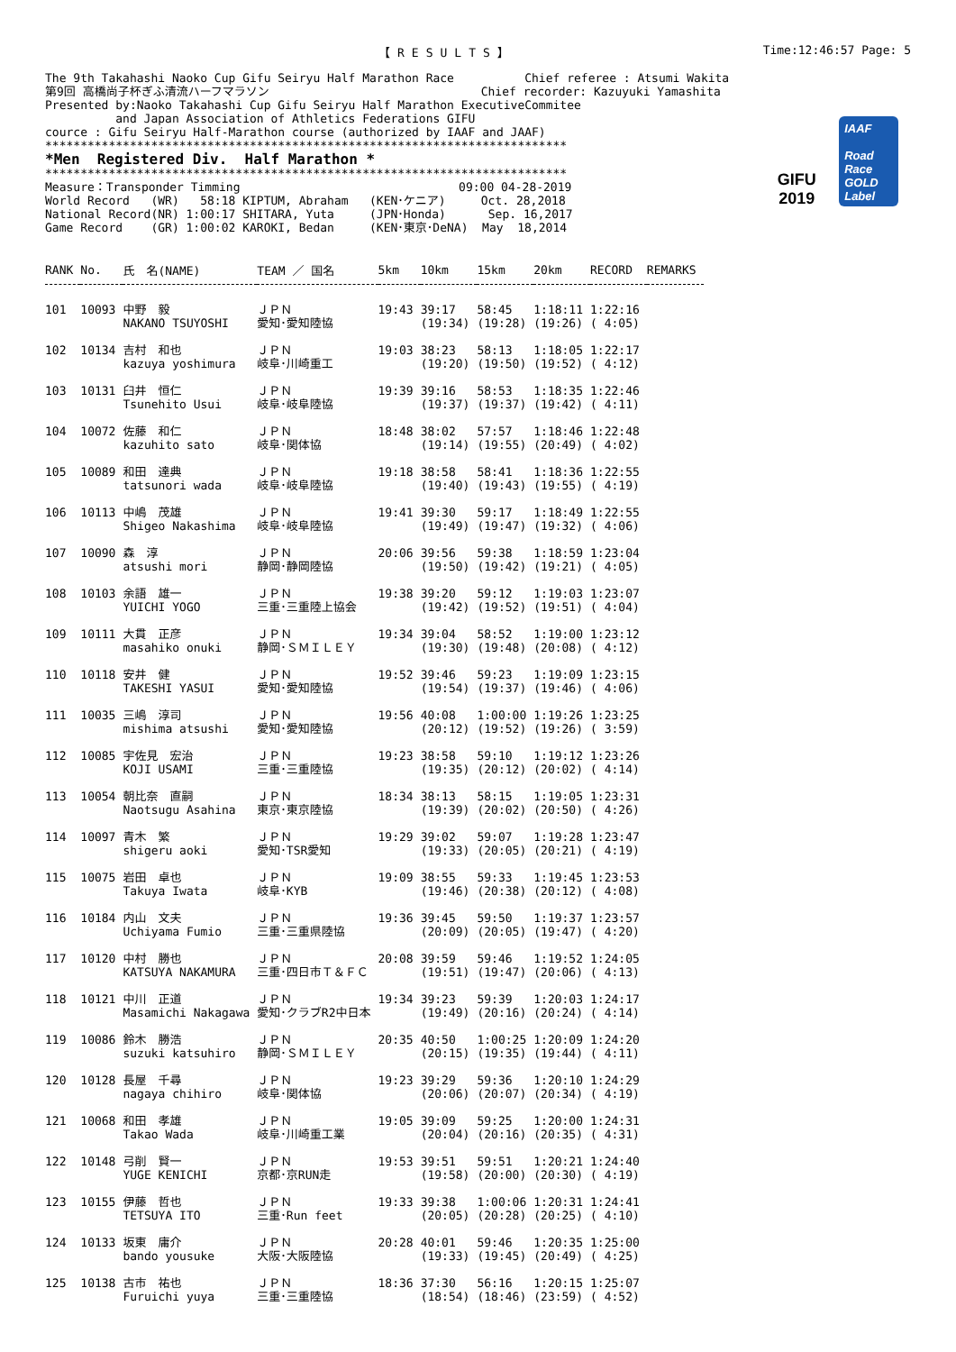【RESULTS】 Time:12:46:57 Page: 5
The 9th Takahashi Naoko Cup Gifu Seiryu Half Marathon Race          Chief referee : Atsumi Wakita
第9回 高橋尚子杯ぎふ清流ハーフマラソン                              Chief recorder: Kazuyuki Yamashita
Presented by:Naoko Takahashi Cup Gifu Seiryu Half Marathon ExecutiveCommitee
          and Japan Association of Athletics Federations GIFU
cource : Gifu Seiryu Half-Marathon course (authorized by IAAF and JAAF)
**************************************************************************
*Men  Registered Div.  Half Marathon *
**************************************************************************
Measure：Transponder Timming                               09:00 04-28-2019
World Record   (WR)   58:18 KIPTUM, Abraham   (KEN･ケニア)     Oct. 28,2018
National Record(NR) 1:00:17 SHITARA, Yuta     (JPN･Honda)      Sep. 16,2017
Game Record    (GR) 1:00:02 KAROKI, Bedan     (KEN･東京･DeNA)  May  18,2014
GIFU
2019
IAAF
Road Race GOLD Label
| RANK | No. | 氏 名(NAME) | TEAM ／ 国名 | 5km | 10km | 15km | 20km | RECORD | REMARKS |
| --- | --- | --- | --- | --- | --- | --- | --- | --- | --- |
| 101 | 10093 | 中野 毅 | ＪＰＮ | 19:43 | 39:17 | 58:45 | 1:18:11 | 1:22:16 | |
| | | NAKANO TSUYOSHI | 愛知･愛知陸協 | | (19:34) | (19:28) | (19:26) | ( 4:05) | |
| 102 | 10134 | 吉村 和也 | ＪＰＮ | 19:03 | 38:23 | 58:13 | 1:18:05 | 1:22:17 | |
| | | kazuya yoshimura | 岐阜･川崎重工 | | (19:20) | (19:50) | (19:52) | ( 4:12) | |
| 103 | 10131 | 臼井 恒仁 | ＪＰＮ | 19:39 | 39:16 | 58:53 | 1:18:35 | 1:22:46 | |
| | | Tsunehito Usui | 岐阜･岐阜陸協 | | (19:37) | (19:37) | (19:42) | ( 4:11) | |
| 104 | 10072 | 佐藤 和仁 | ＪＰＮ | 18:48 | 38:02 | 57:57 | 1:18:46 | 1:22:48 | |
| | | kazuhito sato | 岐阜･関体協 | | (19:14) | (19:55) | (20:49) | ( 4:02) | |
| 105 | 10089 | 和田 達典 | ＪＰＮ | 19:18 | 38:58 | 58:41 | 1:18:36 | 1:22:55 | |
| | | tatsunori wada | 岐阜･岐阜陸協 | | (19:40) | (19:43) | (19:55) | ( 4:19) | |
| 106 | 10113 | 中嶋 茂雄 | ＪＰＮ | 19:41 | 39:30 | 59:17 | 1:18:49 | 1:22:55 | |
| | | Shigeo Nakashima | 岐阜･岐阜陸協 | | (19:49) | (19:47) | (19:32) | ( 4:06) | |
| 107 | 10090 | 森 淳 | ＪＰＮ | 20:06 | 39:56 | 59:38 | 1:18:59 | 1:23:04 | |
| | | atsushi mori | 静岡･静岡陸協 | | (19:50) | (19:42) | (19:21) | ( 4:05) | |
| 108 | 10103 | 余語 雄一 | ＪＰＮ | 19:38 | 39:20 | 59:12 | 1:19:03 | 1:23:07 | |
| | | YUICHI YOGO | 三重･三重陸上協会 | | (19:42) | (19:52) | (19:51) | ( 4:04) | |
| 109 | 10111 | 大貫 正彦 | ＪＰＮ | 19:34 | 39:04 | 58:52 | 1:19:00 | 1:23:12 | |
| | | masahiko onuki | 静岡･ＳＭＩＬＥＹ | | (19:30) | (19:48) | (20:08) | ( 4:12) | |
| 110 | 10118 | 安井 健 | ＪＰＮ | 19:52 | 39:46 | 59:23 | 1:19:09 | 1:23:15 | |
| | | TAKESHI YASUI | 愛知･愛知陸協 | | (19:54) | (19:37) | (19:46) | ( 4:06) | |
| 111 | 10035 | 三嶋 淳司 | ＪＰＮ | 19:56 | 40:08 | 1:00:00 | 1:19:26 | 1:23:25 | |
| | | mishima atsushi | 愛知･愛知陸協 | | (20:12) | (19:52) | (19:26) | ( 3:59) | |
| 112 | 10085 | 宇佐見 宏治 | ＪＰＮ | 19:23 | 38:58 | 59:10 | 1:19:12 | 1:23:26 | |
| | | KOJI USAMI | 三重･三重陸協 | | (19:35) | (20:12) | (20:02) | ( 4:14) | |
| 113 | 10054 | 朝比奈 直嗣 | ＪＰＮ | 18:34 | 38:13 | 58:15 | 1:19:05 | 1:23:31 | |
| | | Naotsugu Asahina | 東京･東京陸協 | | (19:39) | (20:02) | (20:50) | ( 4:26) | |
| 114 | 10097 | 青木 繁 | ＪＰＮ | 19:29 | 39:02 | 59:07 | 1:19:28 | 1:23:47 | |
| | | shigeru aoki | 愛知･TSR愛知 | | (19:33) | (20:05) | (20:21) | ( 4:19) | |
| 115 | 10075 | 岩田 卓也 | ＪＰＮ | 19:09 | 38:55 | 59:33 | 1:19:45 | 1:23:53 | |
| | | Takuya Iwata | 岐阜･KYB | | (19:46) | (20:38) | (20:12) | ( 4:08) | |
| 116 | 10184 | 内山 文夫 | ＪＰＮ | 19:36 | 39:45 | 59:50 | 1:19:37 | 1:23:57 | |
| | | Uchiyama Fumio | 三重･三重県陸協 | | (20:09) | (20:05) | (19:47) | ( 4:20) | |
| 117 | 10120 | 中村 勝也 | ＪＰＮ | 20:08 | 39:59 | 59:46 | 1:19:52 | 1:24:05 | |
| | | KATSUYA NAKAMURA | 三重･四日市Ｔ＆ＦＣ | | (19:51) | (19:47) | (20:06) | ( 4:13) | |
| 118 | 10121 | 中川 正道 | ＪＰＮ | 19:34 | 39:23 | 59:39 | 1:20:03 | 1:24:17 | |
| | | Masamichi Nakagawa | 愛知･クラブR2中日本 | | (19:49) | (20:16) | (20:24) | ( 4:14) | |
| 119 | 10086 | 鈴木 勝浩 | ＪＰＮ | 20:35 | 40:50 | 1:00:25 | 1:20:09 | 1:24:20 | |
| | | suzuki katsuhiro | 静岡･ＳＭＩＬＥＹ | | (20:15) | (19:35) | (19:44) | ( 4:11) | |
| 120 | 10128 | 長屋 千尋 | ＪＰＮ | 19:23 | 39:29 | 59:36 | 1:20:10 | 1:24:29 | |
| | | nagaya chihiro | 岐阜･関体協 | | (20:06) | (20:07) | (20:34) | ( 4:19) | |
| 121 | 10068 | 和田 孝雄 | ＪＰＮ | 19:05 | 39:09 | 59:25 | 1:20:00 | 1:24:31 | |
| | | Takao Wada | 岐阜･川崎重工業 | | (20:04) | (20:16) | (20:35) | ( 4:31) | |
| 122 | 10148 | 弓削 賢一 | ＪＰＮ | 19:53 | 39:51 | 59:51 | 1:20:21 | 1:24:40 | |
| | | YUGE KENICHI | 京都･京RUN走 | | (19:58) | (20:00) | (20:30) | ( 4:19) | |
| 123 | 10155 | 伊藤 哲也 | ＪＰＮ | 19:33 | 39:38 | 1:00:06 | 1:20:31 | 1:24:41 | |
| | | TETSUYA ITO | 三重･Run feet | | (20:05) | (20:28) | (20:25) | ( 4:10) | |
| 124 | 10133 | 坂東 庸介 | ＪＰＮ | 20:28 | 40:01 | 59:46 | 1:20:35 | 1:25:00 | |
| | | bando yousuke | 大阪･大阪陸協 | | (19:33) | (19:45) | (20:49) | ( 4:25) | |
| 125 | 10138 | 古市 祐也 | ＪＰＮ | 18:36 | 37:30 | 56:16 | 1:20:15 | 1:25:07 | |
| | | Furuichi yuya | 三重･三重陸協 | | (18:54) | (18:46) | (23:59) | ( 4:52) | |